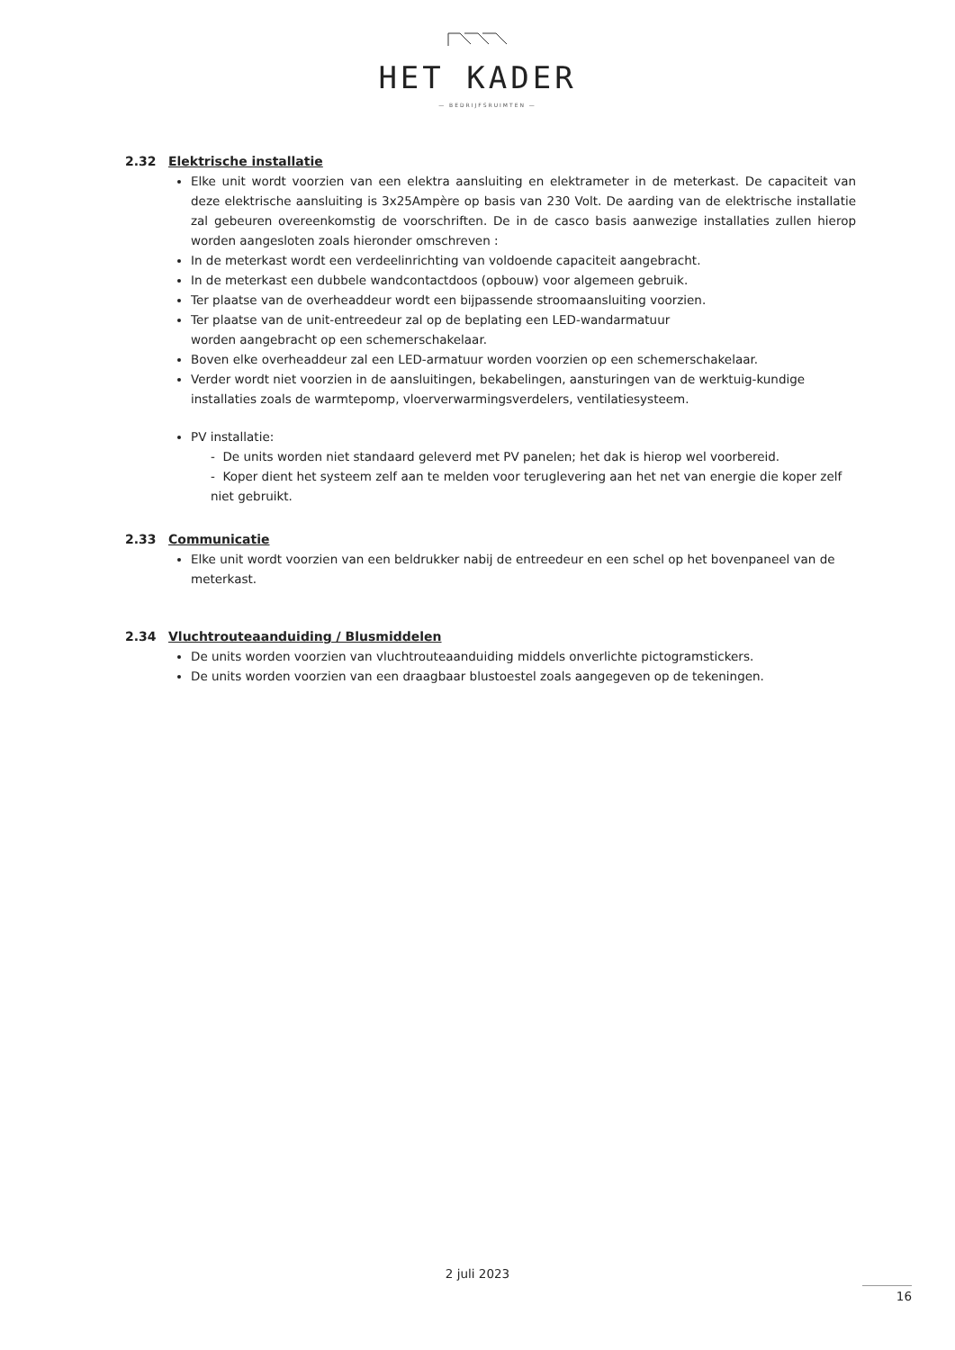HET KADER
— BEDRIJFSRUIMTEN —
2.32 Elektrische installatie
Elke unit wordt voorzien van een elektra aansluiting en elektrameter in de meterkast. De capaciteit van deze elektrische aansluiting is 3x25Ampère op basis van 230 Volt. De aarding van de elektrische installatie zal gebeuren overeenkomstig de voorschriften. De in de casco basis aanwezige installaties zullen hierop worden aangesloten zoals hieronder omschreven :
In de meterkast wordt een verdeelinrichting van voldoende capaciteit aangebracht.
In de meterkast een dubbele wandcontactdoos (opbouw) voor algemeen gebruik.
Ter plaatse van de overheaddeur wordt een bijpassende stroomaansluiting voorzien.
Ter plaatse van de unit-entreedeur zal op de beplating een LED-wandarmatuur
worden aangebracht op een schemerschakelaar.
Boven elke overheaddeur zal een LED-armatuur worden voorzien op een schemerschakelaar.
Verder wordt niet voorzien in de aansluitingen, bekabelingen, aansturingen van de werktuig-kundige installaties zoals de warmtepomp, vloerverwarmingsverdelers, ventilatiesysteem.
PV installatie:
- De units worden niet standaard geleverd met PV panelen; het dak is hierop wel voorbereid.
- Koper dient het systeem zelf aan te melden voor teruglevering aan het net van energie die koper zelf niet gebruikt.
2.33 Communicatie
Elke unit wordt voorzien van een beldrukker nabij de entreedeur en een schel op het bovenpaneel van de meterkast.
2.34 Vluchtrouteaanduiding / Blusmiddelen
De units worden voorzien van vluchtrouteaanduiding middels onverlichte pictogramstickers.
De units worden voorzien van een draagbaar blustoestel zoals aangegeven op de tekeningen.
2 juli 2023
16